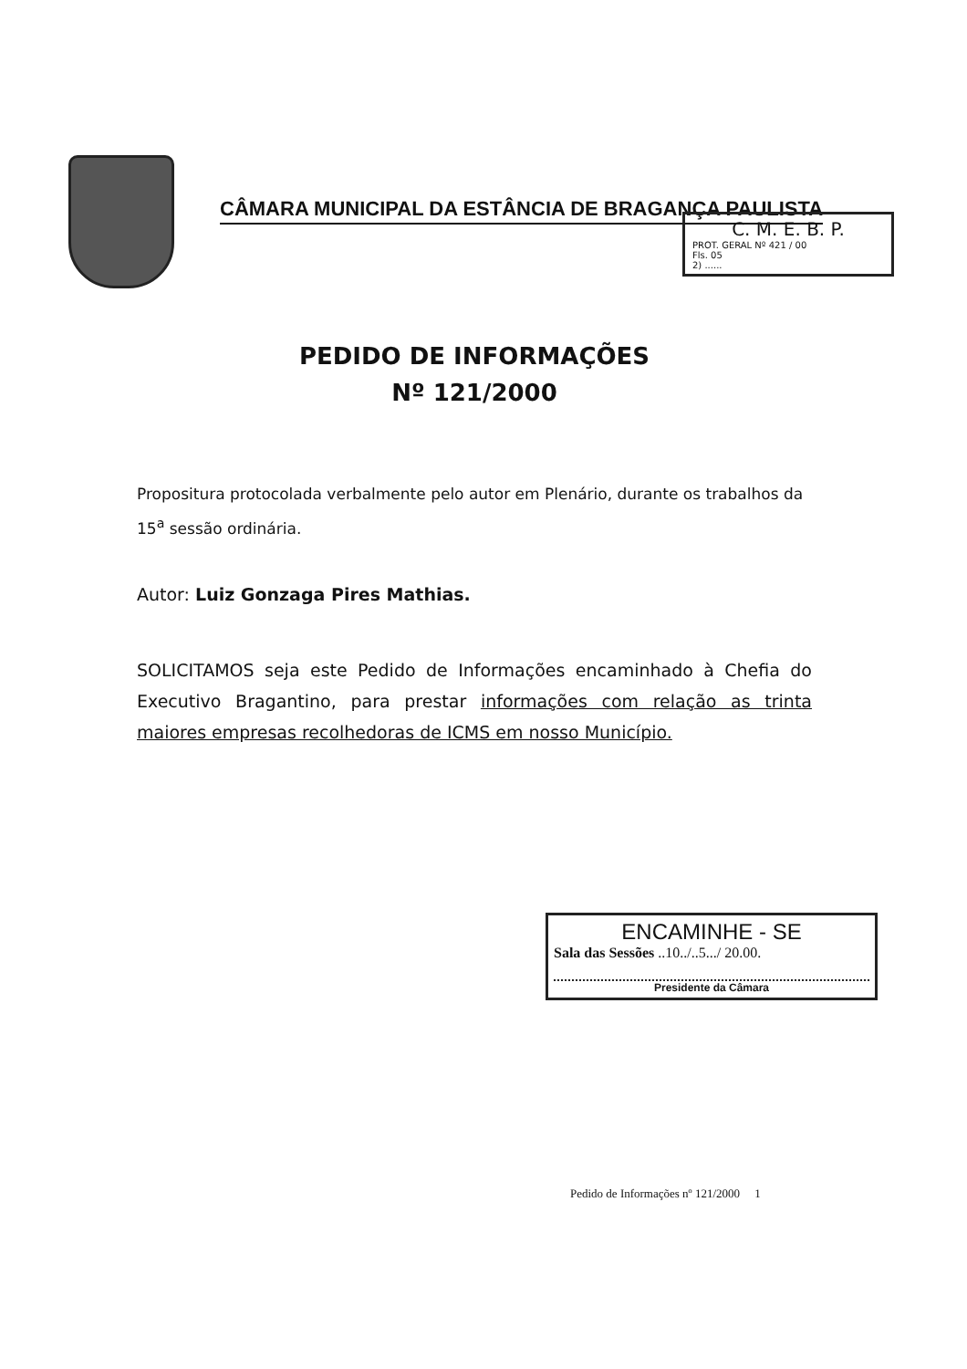CÂMARA MUNICIPAL DA ESTÂNCIA DE BRAGANÇA PAULISTA
C. M. E. B. P.
PROT. GERAL Nº 421 / 00
Fls. 05
2) ......
PEDIDO DE INFORMAÇÕES
Nº 121/2000
Propositura protocolada verbalmente pelo autor em Plenário, durante os trabalhos da 15<sup>a</sup> sessão ordinária.
Autor: Luiz Gonzaga Pires Mathias.
SOLICITAMOS seja este Pedido de Informações encaminhado à Chefia do Executivo Bragantino, para prestar informações com relação as trinta maiores empresas recolhedoras de ICMS em nosso Município.
ENCAMINHE - SE
Sala das Sessões ..10../..5.../ 20.00.
Presidente da Câmara
Pedido de Informações nº 121/2000 1